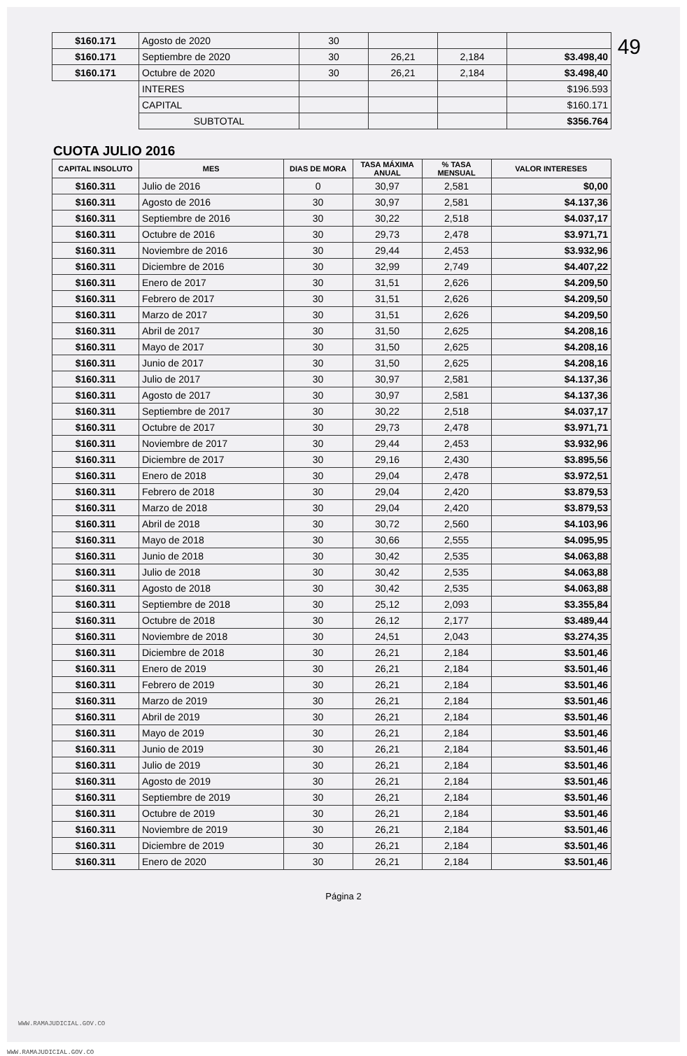49
| $160.171 | Agosto de 2020 | 30 | | | |
| $160.171 | Septiembre de 2020 | 30 | 26,21 | 2,184 | $3.498,40 |
| $160.171 | Octubre de 2020 | 30 | 26,21 | 2,184 | $3.498,40 |
| | INTERES | | | | $196.593 |
| | CAPITAL | | | | $160.171 |
| | SUBTOTAL | | | | $356.764 |
CUOTA JULIO 2016
| CAPITAL INSOLUTO | MES | DIAS DE MORA | TASA MÁXIMA ANUAL | % TASA MENSUAL | VALOR INTERESES |
| --- | --- | --- | --- | --- | --- |
| $160.311 | Julio de 2016 | 0 | 30,97 | 2,581 | $0,00 |
| $160.311 | Agosto de 2016 | 30 | 30,97 | 2,581 | $4.137,36 |
| $160.311 | Septiembre de 2016 | 30 | 30,22 | 2,518 | $4.037,17 |
| $160.311 | Octubre de 2016 | 30 | 29,73 | 2,478 | $3.971,71 |
| $160.311 | Noviembre de 2016 | 30 | 29,44 | 2,453 | $3.932,96 |
| $160.311 | Diciembre de 2016 | 30 | 32,99 | 2,749 | $4.407,22 |
| $160.311 | Enero de 2017 | 30 | 31,51 | 2,626 | $4.209,50 |
| $160.311 | Febrero de 2017 | 30 | 31,51 | 2,626 | $4.209,50 |
| $160.311 | Marzo de 2017 | 30 | 31,51 | 2,626 | $4.209,50 |
| $160.311 | Abril de 2017 | 30 | 31,50 | 2,625 | $4.208,16 |
| $160.311 | Mayo de 2017 | 30 | 31,50 | 2,625 | $4.208,16 |
| $160.311 | Junio de 2017 | 30 | 31,50 | 2,625 | $4.208,16 |
| $160.311 | Julio de 2017 | 30 | 30,97 | 2,581 | $4.137,36 |
| $160.311 | Agosto de 2017 | 30 | 30,97 | 2,581 | $4.137,36 |
| $160.311 | Septiembre de 2017 | 30 | 30,22 | 2,518 | $4.037,17 |
| $160.311 | Octubre de 2017 | 30 | 29,73 | 2,478 | $3.971,71 |
| $160.311 | Noviembre de 2017 | 30 | 29,44 | 2,453 | $3.932,96 |
| $160.311 | Diciembre de 2017 | 30 | 29,16 | 2,430 | $3.895,56 |
| $160.311 | Enero de 2018 | 30 | 29,04 | 2,478 | $3.972,51 |
| $160.311 | Febrero de 2018 | 30 | 29,04 | 2,420 | $3.879,53 |
| $160.311 | Marzo de 2018 | 30 | 29,04 | 2,420 | $3.879,53 |
| $160.311 | Abril de 2018 | 30 | 30,72 | 2,560 | $4.103,96 |
| $160.311 | Mayo de 2018 | 30 | 30,66 | 2,555 | $4.095,95 |
| $160.311 | Junio de 2018 | 30 | 30,42 | 2,535 | $4.063,88 |
| $160.311 | Julio de 2018 | 30 | 30,42 | 2,535 | $4.063,88 |
| $160.311 | Agosto de 2018 | 30 | 30,42 | 2,535 | $4.063,88 |
| $160.311 | Septiembre de 2018 | 30 | 25,12 | 2,093 | $3.355,84 |
| $160.311 | Octubre de 2018 | 30 | 26,12 | 2,177 | $3.489,44 |
| $160.311 | Noviembre de 2018 | 30 | 24,51 | 2,043 | $3.274,35 |
| $160.311 | Diciembre de 2018 | 30 | 26,21 | 2,184 | $3.501,46 |
| $160.311 | Enero de 2019 | 30 | 26,21 | 2,184 | $3.501,46 |
| $160.311 | Febrero de 2019 | 30 | 26,21 | 2,184 | $3.501,46 |
| $160.311 | Marzo de 2019 | 30 | 26,21 | 2,184 | $3.501,46 |
| $160.311 | Abril de 2019 | 30 | 26,21 | 2,184 | $3.501,46 |
| $160.311 | Mayo de 2019 | 30 | 26,21 | 2,184 | $3.501,46 |
| $160.311 | Junio de 2019 | 30 | 26,21 | 2,184 | $3.501,46 |
| $160.311 | Julio de 2019 | 30 | 26,21 | 2,184 | $3.501,46 |
| $160.311 | Agosto de 2019 | 30 | 26,21 | 2,184 | $3.501,46 |
| $160.311 | Septiembre de 2019 | 30 | 26,21 | 2,184 | $3.501,46 |
| $160.311 | Octubre de 2019 | 30 | 26,21 | 2,184 | $3.501,46 |
| $160.311 | Noviembre de 2019 | 30 | 26,21 | 2,184 | $3.501,46 |
| $160.311 | Diciembre de 2019 | 30 | 26,21 | 2,184 | $3.501,46 |
| $160.311 | Enero de 2020 | 30 | 26,21 | 2,184 | $3.501,46 |
Página 2
WWW.RAMAJUDICIAL.GOV.CO
WWW.RAMAJUDICIAL.GOV.CO